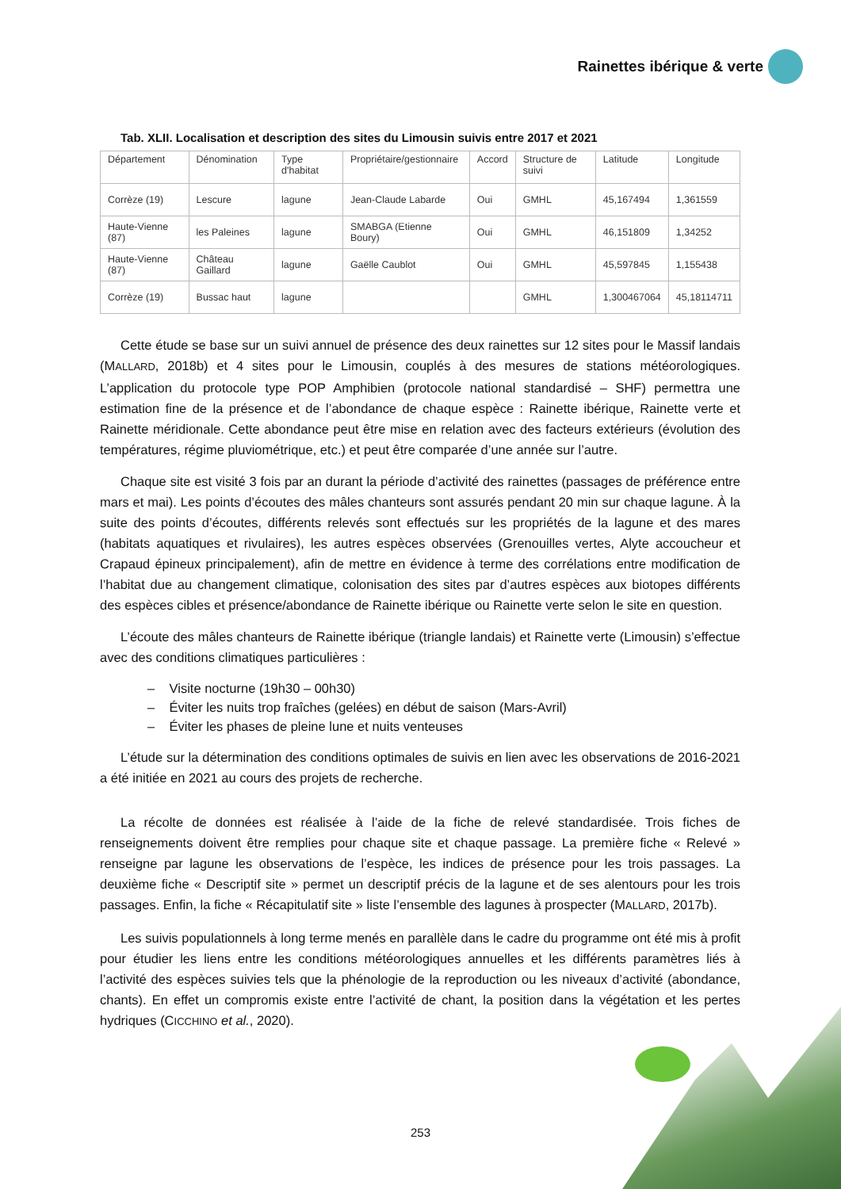Rainettes ibérique & verte
Tab. XLII. Localisation et description des sites du Limousin suivis entre 2017 et 2021
| Département | Dénomination | Type d'habitat | Propriétaire/gestionnaire | Accord | Structure de suivi | Latitude | Longitude |
| Corrèze (19) | Lescure | lagune | Jean-Claude Labarde | Oui | GMHL | 45,167494 | 1,361559 |
| Haute-Vienne (87) | les Paleines | lagune | SMABGA (Etienne Boury) | Oui | GMHL | 46,151809 | 1,34252 |
| Haute-Vienne (87) | Château Gaillard | lagune | Gaëlle Caublot | Oui | GMHL | 45,597845 | 1,155438 |
| Corrèze (19) | Bussac haut | lagune | | | GMHL | 1,300467064 | 45,18114711 |
Cette étude se base sur un suivi annuel de présence des deux rainettes sur 12 sites pour le Massif landais (MALLARD, 2018b) et 4 sites pour le Limousin, couplés à des mesures de stations météorologiques. L’application du protocole type POP Amphibien (protocole national standardisé – SHF) permettra une estimation fine de la présence et de l’abondance de chaque espèce : Rainette ibérique, Rainette verte et Rainette méridionale. Cette abondance peut être mise en relation avec des facteurs extérieurs (évolution des températures, régime pluviométrique, etc.) et peut être comparée d’une année sur l’autre.
Chaque site est visité 3 fois par an durant la période d’activité des rainettes (passages de préférence entre mars et mai). Les points d’écoutes des mâles chanteurs sont assurés pendant 20 min sur chaque lagune. À la suite des points d’écoutes, différents relevés sont effectués sur les propriétés de la lagune et des mares (habitats aquatiques et rivulaires), les autres espèces observées (Grenouilles vertes, Alyte accoucheur et Crapaud épineux principalement), afin de mettre en évidence à terme des corrélations entre modification de l’habitat due au changement climatique, colonisation des sites par d’autres espèces aux biotopes différents des espèces cibles et présence/abondance de Rainette ibérique ou Rainette verte selon le site en question.
L’écoute des mâles chanteurs de Rainette ibérique (triangle landais) et Rainette verte (Limousin) s’effectue avec des conditions climatiques particulières :
– Visite nocturne (19h30 – 00h30)
– Éviter les nuits trop fraîches (gelées) en début de saison (Mars-Avril)
– Éviter les phases de pleine lune et nuits venteuses
L’étude sur la détermination des conditions optimales de suivis en lien avec les observations de 2016-2021 a été initiée en 2021 au cours des projets de recherche.
La récolte de données est réalisée à l’aide de la fiche de relevé standardisée. Trois fiches de renseignements doivent être remplies pour chaque site et chaque passage. La première fiche « Relevé » renseigne par lagune les observations de l’espèce, les indices de présence pour les trois passages. La deuxième fiche « Descriptif site » permet un descriptif précis de la lagune et de ses alentours pour les trois passages. Enfin, la fiche « Récapitulatif site » liste l’ensemble des lagunes à prospecter (MALLARD, 2017b).
Les suivis populationnels à long terme menés en parallèle dans le cadre du programme ont été mis à profit pour étudier les liens entre les conditions météorologiques annuelles et les différents paramètres liés à l’activité des espèces suivies tels que la phénologie de la reproduction ou les niveaux d’activité (abondance, chants). En effet un compromis existe entre l’activité de chant, la position dans la végétation et les pertes hydriques (CICCHINO et al., 2020).
253